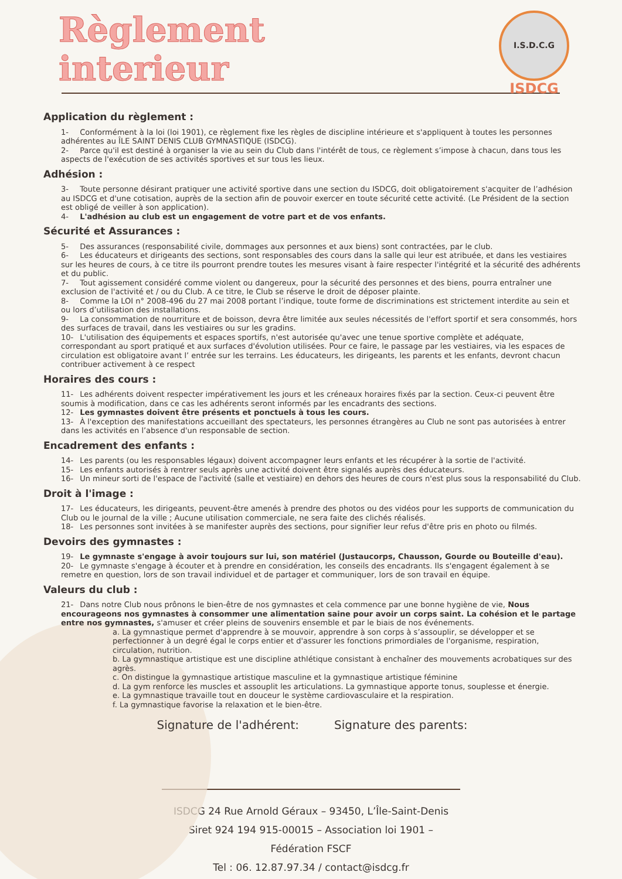Règlement
interieur
I.S.D.C.G
ISDCG
Application du règlement :
1- Conformément à la loi (loi 1901), ce règlement fixe les règles de discipline intérieure et s'appliquent à toutes les personnes adhérentes au ÎLE SAINT DENIS CLUB GYMNASTIQUE (ISDCG).
2- Parce qu'il est destiné à organiser la vie au sein du Club dans l'intérêt de tous, ce règlement s’impose à chacun, dans tous les aspects de l'exécution de ses activités sportives et sur tous les lieux.
Adhésion :
3- Toute personne désirant pratiquer une activité sportive dans une section du ISDCG, doit obligatoirement s'acquiter de l’adhésion au ISDCG et d'une cotisation, auprès de la section afin de pouvoir exercer en toute sécurité cette activité. (Le Président de la section est obligé de veiller à son application).
4- L'adhésion au club est un engagement de votre part et de vos enfants.
Sécurité et Assurances :
5- Des assurances (responsabilité civile, dommages aux personnes et aux biens) sont contractées, par le club.
6- Les éducateurs et dirigeants des sections, sont responsables des cours dans la salle qui leur est atribuée, et dans les vestiaires sur les heures de cours, à ce titre ils pourront prendre toutes les mesures visant à faire respecter l'intégrité et la sécurité des adhérents et du public.
7- Tout agissement considéré comme violent ou dangereux, pour la sécurité des personnes et des biens, pourra entraîner une exclusion de l'activité et / ou du Club. A ce titre, le Club se réserve le droit de déposer plainte.
8- Comme la LOI n° 2008-496 du 27 mai 2008 portant l’indique, toute forme de discriminations est strictement interdite au sein et ou lors d’utilisation des installations.
9- La consommation de nourriture et de boisson, devra être limitée aux seules nécessités de l'effort sportif et sera consommés, hors des surfaces de travail, dans les vestiaires ou sur les gradins.
10- L'utilisation des équipements et espaces sportifs, n'est autorisée qu'avec une tenue sportive complète et adéquate, correspondant au sport pratiqué et aux surfaces d'évolution utilisées. Pour ce faire, le passage par les vestiaires, via les espaces de circulation est obligatoire avant l’ entrée sur les terrains. Les éducateurs, les dirigeants, les parents et les enfants, devront chacun contribuer activement à ce respect
Horaires des cours :
11- Les adhérents doivent respecter impérativement les jours et les créneaux horaires fixés par la section. Ceux-ci peuvent être soumis à modification, dans ce cas les adhérents seront informés par les encadrants des sections.
12- Les gymnastes doivent être présents et ponctuels à tous les cours.
13- À l'exception des manifestations accueillant des spectateurs, les personnes étrangères au Club ne sont pas autorisées à entrer dans les activités en l’absence d'un responsable de section.
Encadrement des enfants :
14- Les parents (ou les responsables légaux) doivent accompagner leurs enfants et les récupérer à la sortie de l'activité.
15- Les enfants autorisés à rentrer seuls après une activité doivent être signalés auprès des éducateurs.
16- Un mineur sorti de l'espace de l'activité (salle et vestiaire) en dehors des heures de cours n'est plus sous la responsabilité du Club.
Droit à l'image :
17- Les éducateurs, les dirigeants, peuvent-être amenés à prendre des photos ou des vidéos pour les supports de communication du Club ou le journal de la ville ; Aucune utilisation commerciale, ne sera faite des clichés réalisés.
18- Les personnes sont invitées à se manifester auprès des sections, pour signifier leur refus d'être pris en photo ou filmés.
Devoirs des gymnastes :
19- Le gymnaste s'engage à avoir toujours sur lui, son matériel (Justaucorps, Chausson, Gourde ou Bouteille d'eau).
20- Le gymnaste s'engage à écouter et à prendre en considération, les conseils des encadrants. Ils s'engagent également à se remetre en question, lors de son travail individuel et de partager et communiquer, lors de son travail en équipe.
Valeurs du club :
21- Dans notre Club nous prônons le bien-être de nos gymnastes et cela commence par une bonne hygiène de vie, Nous encourageons nos gymnastes à consommer une alimentation saine pour avoir un corps saint. La cohésion et le partage entre nos gymnastes, s'amuser et créer pleins de souvenirs ensemble et par le biais de nos événements.
a. La gymnastique permet d'apprendre à se mouvoir, apprendre à son corps à s’assouplir, se développer et se perfectionner à un degré égal le corps entier et d'assurer les fonctions primordiales de l'organisme, respiration, circulation, nutrition.
b. La gymnastique artistique est une discipline athlétique consistant à enchaîner des mouvements acrobatiques sur des agrès.
c. On distingue la gymnastique artistique masculine et la gymnastique artistique féminine
d. La gym renforce les muscles et assouplit les articulations. La gymnastique apporte tonus, souplesse et énergie.
e. La gymnastique travaille tout en douceur le système cardiovasculaire et la respiration.
f. La gymnastique favorise la relaxation et le bien-être.
Signature de l'adhérent: Signature des parents:
ISDCG 24 Rue Arnold Géraux – 93450, L’Île-Saint-Denis
Siret 924 194 915-00015 – Association loi 1901 – Fédération FSCF
Tel : 06. 12.87.97.34 / contact@isdcg.fr